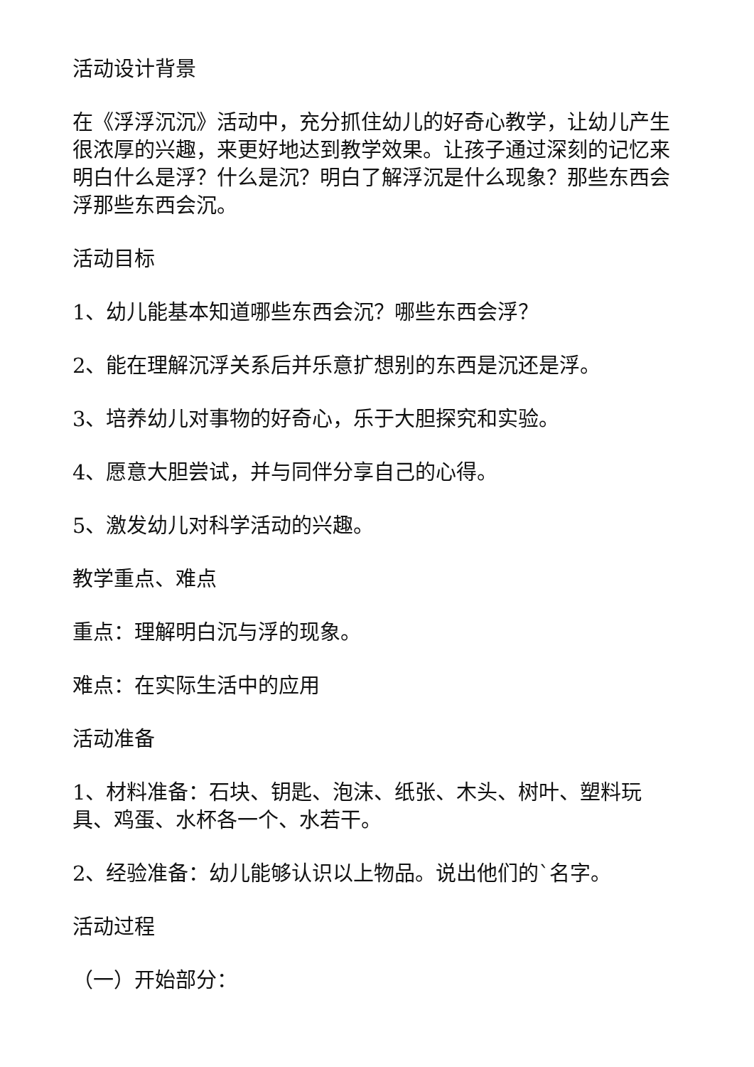活动设计背景
在《浮浮沉沉》活动中，充分抓住幼儿的好奇心教学，让幼儿产生很浓厚的兴趣，来更好地达到教学效果。让孩子通过深刻的记忆来明白什么是浮？什么是沉？明白了解浮沉是什么现象？那些东西会浮那些东西会沉。
活动目标
1、幼儿能基本知道哪些东西会沉？哪些东西会浮？
2、能在理解沉浮关系后并乐意扩想别的东西是沉还是浮。
3、培养幼儿对事物的好奇心，乐于大胆探究和实验。
4、愿意大胆尝试，并与同伴分享自己的心得。
5、激发幼儿对科学活动的兴趣。
教学重点、难点
重点：理解明白沉与浮的现象。
难点：在实际生活中的应用
活动准备
1、材料准备：石块、钥匙、泡沫、纸张、木头、树叶、塑料玩具、鸡蛋、水杯各一个、水若干。
2、经验准备：幼儿能够认识以上物品。说出他们的`名字。
活动过程
（一）开始部分：